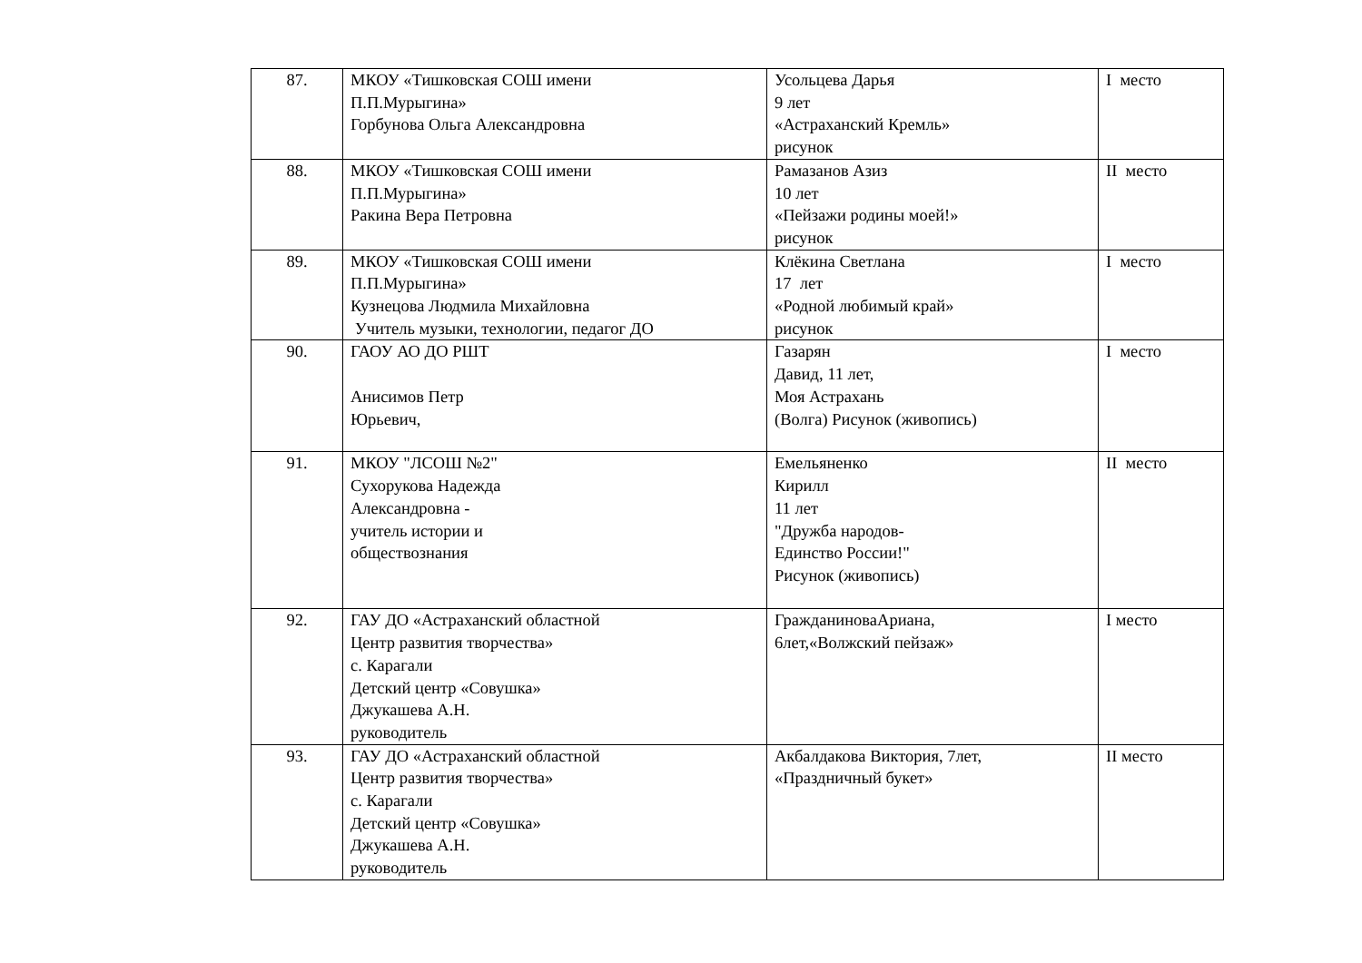| 87. | МКОУ «Тишковская СОШ имени П.П.Мурыгина» Горбунова Ольга Александровна | Усольцева Дарья 9 лет «Астраханский Кремль» рисунок | I место |
| 88. | МКОУ «Тишковская СОШ имени П.П.Мурыгина» Ракина Вера Петровна | Рамазанов Азиз 10 лет «Пейзажи родины моей!» рисунок | II место |
| 89. | МКОУ «Тишковская СОШ имени П.П.Мурыгина» Кузнецова Людмила Михайловна Учитель музыки, технологии, педагог ДО | Клёкина Светлана 17 лет «Родной любимый край» рисунок | I место |
| 90. | ГАОУ АО ДО РШТ Анисимов Петр Юрьевич, | Газарян Давид, 11 лет, Моя Астрахань (Волга) Рисунок (живопись) | I место |
| 91. | МКОУ "ЛСОШ №2" Сухорукова Надежда Александровна - учитель истории и обществознания | Емельяненко Кирилл 11 лет "Дружба народов- Единство России!" Рисунок (живопись) | II место |
| 92. | ГАУ ДО «Астраханский областной Центр развития творчества» с. Карагали Детский центр «Совушка» Джукашева А.Н. руководитель | ГражданиноваАриана, 6лет,«Волжский пейзаж» | I место |
| 93. | ГАУ ДО «Астраханский областной Центр развития творчества» с. Карагали Детский центр «Совушка» Джукашева А.Н. руководитель | Акбалдакова Виктория, 7лет, «Праздничный букет» | II место |